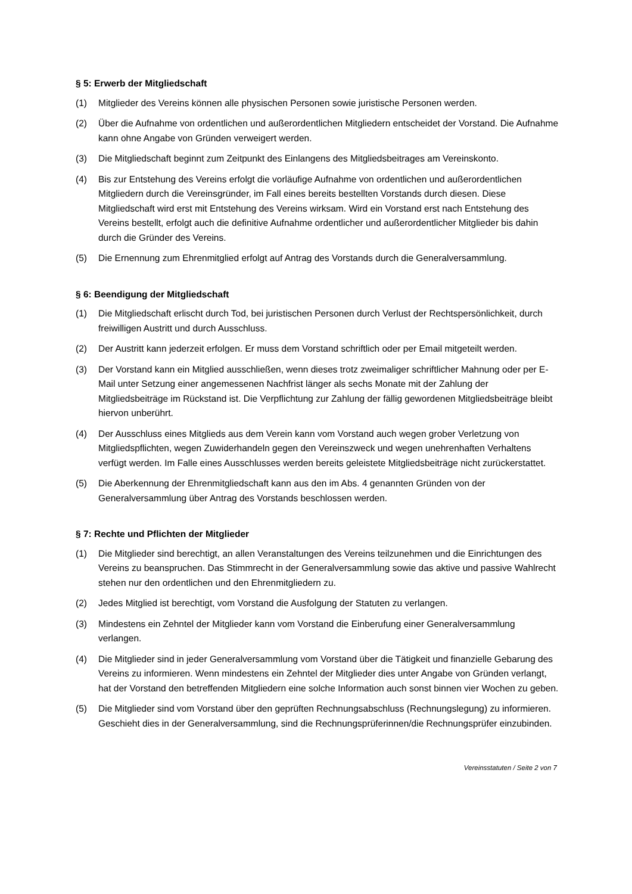§ 5: Erwerb der Mitgliedschaft
(1) Mitglieder des Vereins können alle physischen Personen sowie juristische Personen werden.
(2) Über die Aufnahme von ordentlichen und außerordentlichen Mitgliedern entscheidet der Vorstand. Die Aufnahme kann ohne Angabe von Gründen verweigert werden.
(3) Die Mitgliedschaft beginnt zum Zeitpunkt des Einlangens des Mitgliedsbeitrages am Vereinskonto.
(4) Bis zur Entstehung des Vereins erfolgt die vorläufige Aufnahme von ordentlichen und außerordentlichen Mitgliedern durch die Vereinsgründer, im Fall eines bereits bestellten Vorstands durch diesen. Diese Mitgliedschaft wird erst mit Entstehung des Vereins wirksam. Wird ein Vorstand erst nach Entstehung des Vereins bestellt, erfolgt auch die definitive Aufnahme ordentlicher und außerordentlicher Mitglieder bis dahin durch die Gründer des Vereins.
(5) Die Ernennung zum Ehrenmitglied erfolgt auf Antrag des Vorstands durch die Generalversammlung.
§ 6: Beendigung der Mitgliedschaft
(1) Die Mitgliedschaft erlischt durch Tod, bei juristischen Personen durch Verlust der Rechtspersönlichkeit, durch freiwilligen Austritt und durch Ausschluss.
(2) Der Austritt kann jederzeit erfolgen. Er muss dem Vorstand schriftlich oder per Email mitgeteilt werden.
(3) Der Vorstand kann ein Mitglied ausschließen, wenn dieses trotz zweimaliger schriftlicher Mahnung oder per E-Mail unter Setzung einer angemessenen Nachfrist länger als sechs Monate mit der Zahlung der Mitgliedsbeiträge im Rückstand ist. Die Verpflichtung zur Zahlung der fällig gewordenen Mitgliedsbeiträge bleibt hiervon unberührt.
(4) Der Ausschluss eines Mitglieds aus dem Verein kann vom Vorstand auch wegen grober Verletzung von Mitgliedspflichten, wegen Zuwiderhandeln gegen den Vereinszweck und wegen unehrenhaften Verhaltens verfügt werden. Im Falle eines Ausschlusses werden bereits geleistete Mitgliedsbeiträge nicht zurückerstattet.
(5) Die Aberkennung der Ehrenmitgliedschaft kann aus den im Abs. 4 genannten Gründen von der Generalversammlung über Antrag des Vorstands beschlossen werden.
§ 7: Rechte und Pflichten der Mitglieder
(1) Die Mitglieder sind berechtigt, an allen Veranstaltungen des Vereins teilzunehmen und die Einrichtungen des Vereins zu beanspruchen. Das Stimmrecht in der Generalversammlung sowie das aktive und passive Wahlrecht stehen nur den ordentlichen und den Ehrenmitgliedern zu.
(2) Jedes Mitglied ist berechtigt, vom Vorstand die Ausfolgung der Statuten zu verlangen.
(3) Mindestens ein Zehntel der Mitglieder kann vom Vorstand die Einberufung einer Generalversammlung verlangen.
(4) Die Mitglieder sind in jeder Generalversammlung vom Vorstand über die Tätigkeit und finanzielle Gebarung des Vereins zu informieren. Wenn mindestens ein Zehntel der Mitglieder dies unter Angabe von Gründen verlangt, hat der Vorstand den betreffenden Mitgliedern eine solche Information auch sonst binnen vier Wochen zu geben.
(5) Die Mitglieder sind vom Vorstand über den geprüften Rechnungsabschluss (Rechnungslegung) zu informieren. Geschieht dies in der Generalversammlung, sind die Rechnungsprüferinnen/die Rechnungsprüfer einzubinden.
Vereinsstatuten / Seite 2 von 7